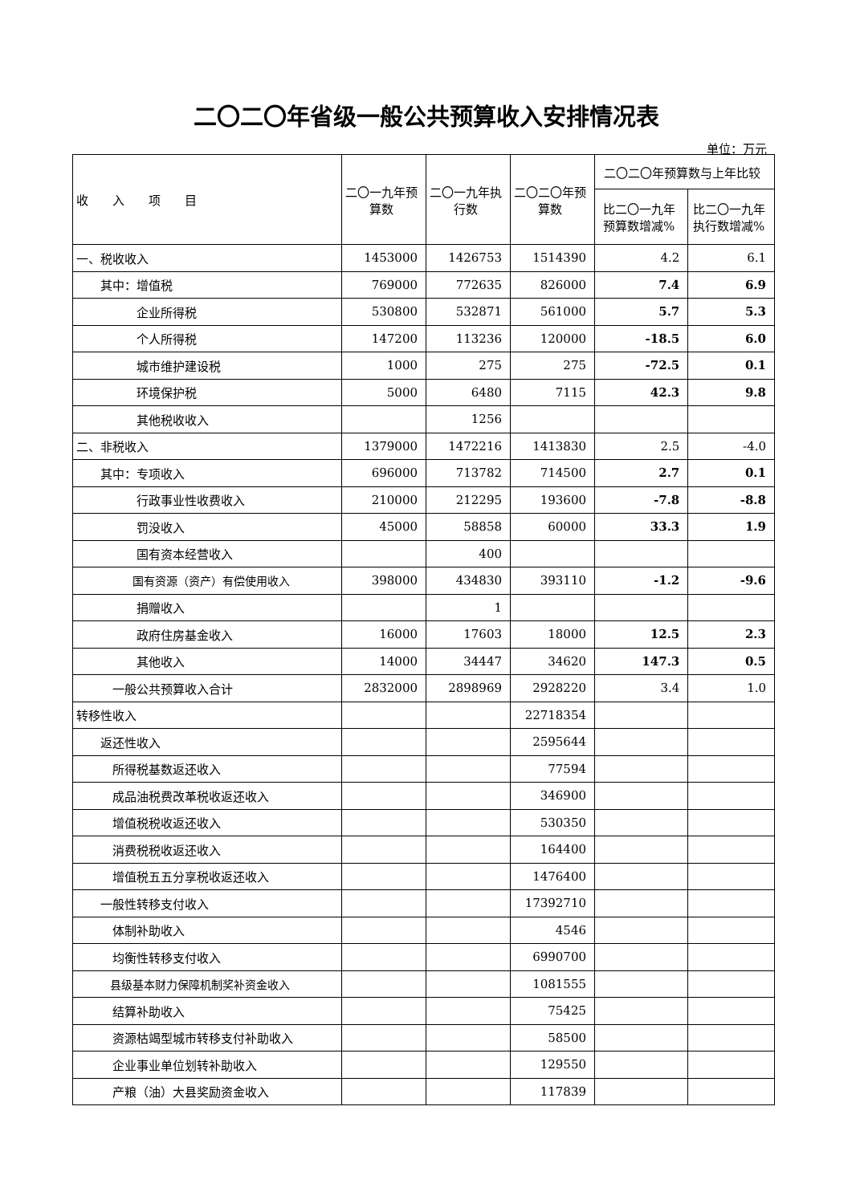二〇二〇年省级一般公共预算收入安排情况表
单位：万元
| 收 入 项 目 | 二〇一九年预算数 | 二〇一九年执行数 | 二〇二〇年预算数 | 二〇二〇年预算数与上年比较 | |
| --- | --- | --- | --- | --- | --- |
| | | | | 比二〇一九年预算数增减% | 比二〇一九年执行数增减% |
| 一、税收收入 | 1453000 | 1426753 | 1514390 | 4.2 | 6.1 |
| 其中：增值税 | 769000 | 772635 | 826000 | 7.4 | 6.9 |
| 企业所得税 | 530800 | 532871 | 561000 | 5.7 | 5.3 |
| 个人所得税 | 147200 | 113236 | 120000 | -18.5 | 6.0 |
| 城市维护建设税 | 1000 | 275 | 275 | -72.5 | 0.1 |
| 环境保护税 | 5000 | 6480 | 7115 | 42.3 | 9.8 |
| 其他税收收入 | | 1256 | | | |
| 二、非税收入 | 1379000 | 1472216 | 1413830 | 2.5 | -4.0 |
| 其中：专项收入 | 696000 | 713782 | 714500 | 2.7 | 0.1 |
| 行政事业性收费收入 | 210000 | 212295 | 193600 | -7.8 | -8.8 |
| 罚没收入 | 45000 | 58858 | 60000 | 33.3 | 1.9 |
| 国有资本经营收入 | | 400 | | | |
| 国有资源（资产）有偿使用收入 | 398000 | 434830 | 393110 | -1.2 | -9.6 |
| 捐赠收入 | | 1 | | | |
| 政府住房基金收入 | 16000 | 17603 | 18000 | 12.5 | 2.3 |
| 其他收入 | 14000 | 34447 | 34620 | 147.3 | 0.5 |
| 一般公共预算收入合计 | 2832000 | 2898969 | 2928220 | 3.4 | 1.0 |
| 转移性收入 | | | 22718354 | | |
| 返还性收入 | | | 2595644 | | |
| 所得税基数返还收入 | | | 77594 | | |
| 成品油税费改革税收返还收入 | | | 346900 | | |
| 增值税税收返还收入 | | | 530350 | | |
| 消费税税收返还收入 | | | 164400 | | |
| 增值税五五分享税收返还收入 | | | 1476400 | | |
| 一般性转移支付收入 | | | 17392710 | | |
| 体制补助收入 | | | 4546 | | |
| 均衡性转移支付收入 | | | 6990700 | | |
| 县级基本财力保障机制奖补资金收入 | | | 1081555 | | |
| 结算补助收入 | | | 75425 | | |
| 资源枯竭型城市转移支付补助收入 | | | 58500 | | |
| 企业事业单位划转补助收入 | | | 129550 | | |
| 产粮（油）大县奖励资金收入 | | | 117839 | | |